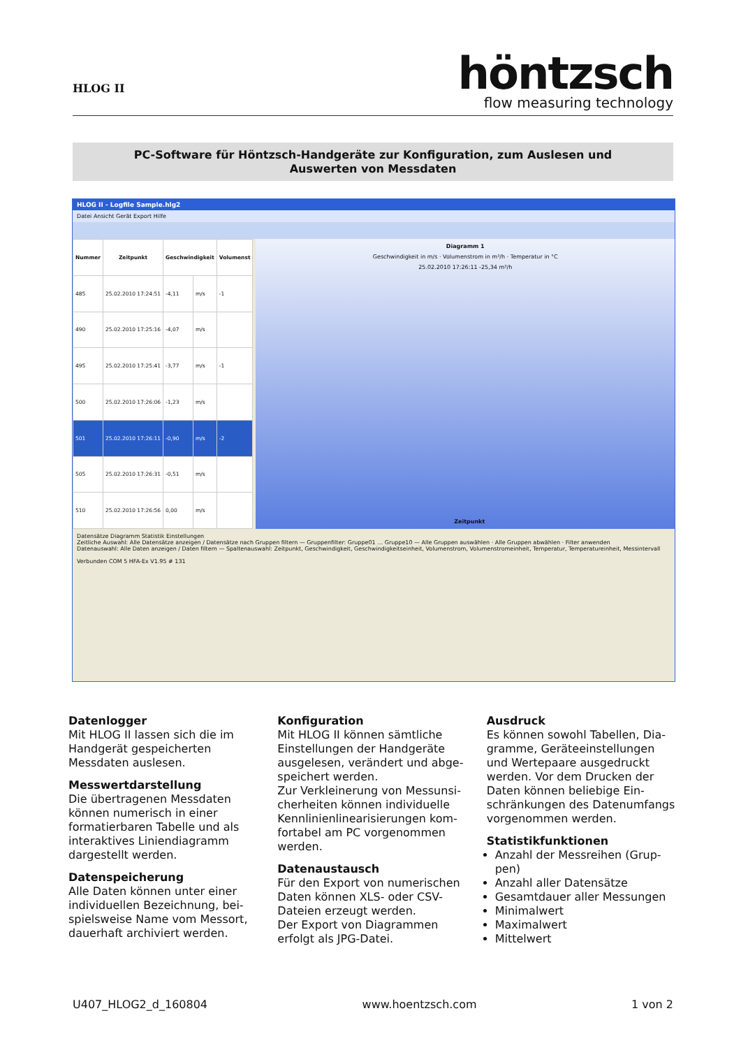HLOG II
höntzsch
flow measuring technology
PC-Software für Höntzsch-Handgeräte zur Konfiguration, zum Auslesen und
Auswerten von Messdaten
HLOG II - Logfile Sample.hlg2
Datei Ansicht Gerät Export Hilfe
| Nummer | Zeitpunkt | Geschwindigkeit | | Volumenst |
| --- | --- | --- | --- | --- |
| 485 | 25.02.2010 17:24:51 | -4,11 | m/s | -1 |
| 490 | 25.02.2010 17:25:16 | -4,07 | m/s | |
| 495 | 25.02.2010 17:25:41 | -3,77 | m/s | -1 |
| 500 | 25.02.2010 17:26:06 | -1,23 | m/s | |
| 501 | 25.02.2010 17:26:11 | -0,90 | m/s | -2 |
| 505 | 25.02.2010 17:26:31 | -0,51 | m/s | |
| 510 | 25.02.2010 17:26:56 | 0,00 | m/s | |
Diagramm 1
Geschwindigkeit in m/s · Volumenstrom in m³/h · Temperatur in °C
25.02.2010 17:26:11 -25,34 m³/h
Zeitpunkt
Datensätze Diagramm Statistik Einstellungen
Zeitliche Auswahl: Alle Datensätze anzeigen / Datensätze nach Gruppen filtern — Gruppenfilter: Gruppe01 … Gruppe10 — Alle Gruppen auswählen · Alle Gruppen abwählen · Filter anwenden
Datenauswahl: Alle Daten anzeigen / Daten filtern — Spaltenauswahl: Zeitpunkt, Geschwindigkeit, Geschwindigkeitseinheit, Volumenstrom, Volumenstromeinheit, Temperatur, Temperatureinheit, Messintervall
Verbunden COM 5 HFA-Ex V1.95 # 131
Datenlogger
Mit HLOG II lassen sich die im Handgerät gespeicherten Messdaten auslesen.
Messwertdarstellung
Die übertragenen Messdaten können numerisch in einer formatierbaren Tabelle und als interaktives Liniendiagramm dargestellt werden.
Datenspeicherung
Alle Daten können unter einer individuellen Bezeichnung, bei­spielsweise Name vom Messort, dauerhaft archiviert werden.
Konfiguration
Mit HLOG II können sämtliche Einstellungen der Handgeräte ausgelesen, verändert und abge­speichert werden.
Zur Verkleinerung von Messunsi­cherheiten können individuelle Kennlinienlinearisierungen kom­fortabel am PC vorgenommen werden.
Datenaustausch
Für den Export von numerischen Daten können XLS- oder CSV-Dateien erzeugt werden.
Der Export von Diagrammen erfolgt als JPG-Datei.
Ausdruck
Es können sowohl Tabellen, Dia­gramme, Geräteeinstellungen und Wertepaare ausgedruckt werden. Vor dem Drucken der Daten können beliebige Ein­schränkungen des Datenumfangs vorgenommen werden.
Statistikfunktionen
Anzahl der Messreihen (Grup­pen)
Anzahl aller Datensätze
Gesamtdauer aller Messungen
Minimalwert
Maximalwert
Mittelwert
U407_HLOG2_d_160804 www.hoentzsch.com 1 von 2